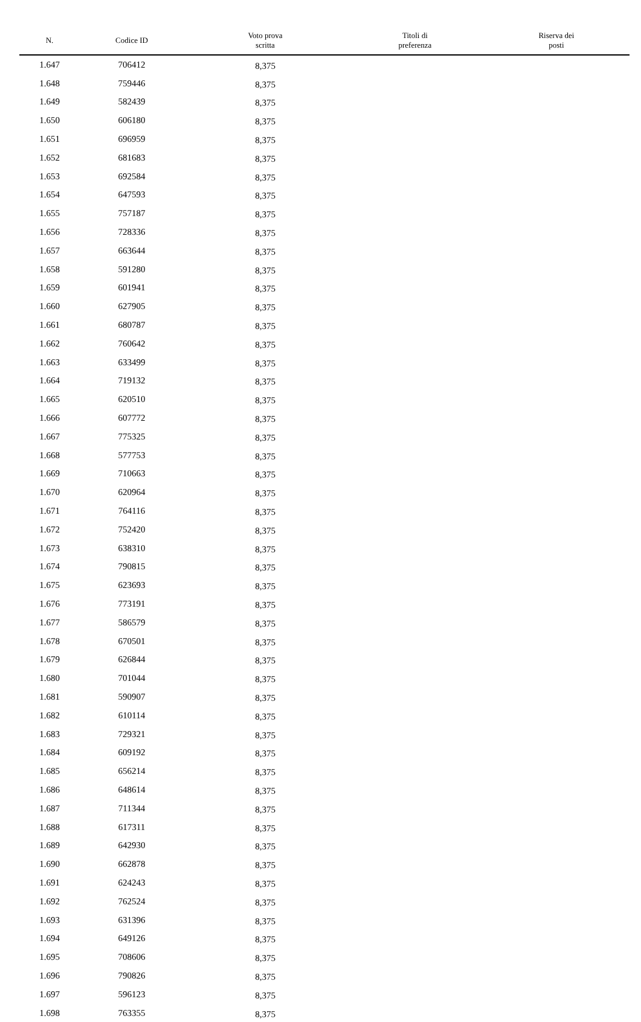| N. | Codice ID | Voto prova scritta | Titoli di preferenza | Riserva dei posti |
| --- | --- | --- | --- | --- |
| 1.647 | 706412 | 8,375 | | |
| 1.648 | 759446 | 8,375 | | |
| 1.649 | 582439 | 8,375 | | |
| 1.650 | 606180 | 8,375 | | |
| 1.651 | 696959 | 8,375 | | |
| 1.652 | 681683 | 8,375 | | |
| 1.653 | 692584 | 8,375 | | |
| 1.654 | 647593 | 8,375 | | |
| 1.655 | 757187 | 8,375 | | |
| 1.656 | 728336 | 8,375 | | |
| 1.657 | 663644 | 8,375 | | |
| 1.658 | 591280 | 8,375 | | |
| 1.659 | 601941 | 8,375 | | |
| 1.660 | 627905 | 8,375 | | |
| 1.661 | 680787 | 8,375 | | |
| 1.662 | 760642 | 8,375 | | |
| 1.663 | 633499 | 8,375 | | |
| 1.664 | 719132 | 8,375 | | |
| 1.665 | 620510 | 8,375 | | |
| 1.666 | 607772 | 8,375 | | |
| 1.667 | 775325 | 8,375 | | |
| 1.668 | 577753 | 8,375 | | |
| 1.669 | 710663 | 8,375 | | |
| 1.670 | 620964 | 8,375 | | |
| 1.671 | 764116 | 8,375 | | |
| 1.672 | 752420 | 8,375 | | |
| 1.673 | 638310 | 8,375 | | |
| 1.674 | 790815 | 8,375 | | |
| 1.675 | 623693 | 8,375 | | |
| 1.676 | 773191 | 8,375 | | |
| 1.677 | 586579 | 8,375 | | |
| 1.678 | 670501 | 8,375 | | |
| 1.679 | 626844 | 8,375 | | |
| 1.680 | 701044 | 8,375 | | |
| 1.681 | 590907 | 8,375 | | |
| 1.682 | 610114 | 8,375 | | |
| 1.683 | 729321 | 8,375 | | |
| 1.684 | 609192 | 8,375 | | |
| 1.685 | 656214 | 8,375 | | |
| 1.686 | 648614 | 8,375 | | |
| 1.687 | 711344 | 8,375 | | |
| 1.688 | 617311 | 8,375 | | |
| 1.689 | 642930 | 8,375 | | |
| 1.690 | 662878 | 8,375 | | |
| 1.691 | 624243 | 8,375 | | |
| 1.692 | 762524 | 8,375 | | |
| 1.693 | 631396 | 8,375 | | |
| 1.694 | 649126 | 8,375 | | |
| 1.695 | 708606 | 8,375 | | |
| 1.696 | 790826 | 8,375 | | |
| 1.697 | 596123 | 8,375 | | |
| 1.698 | 763355 | 8,375 | | |